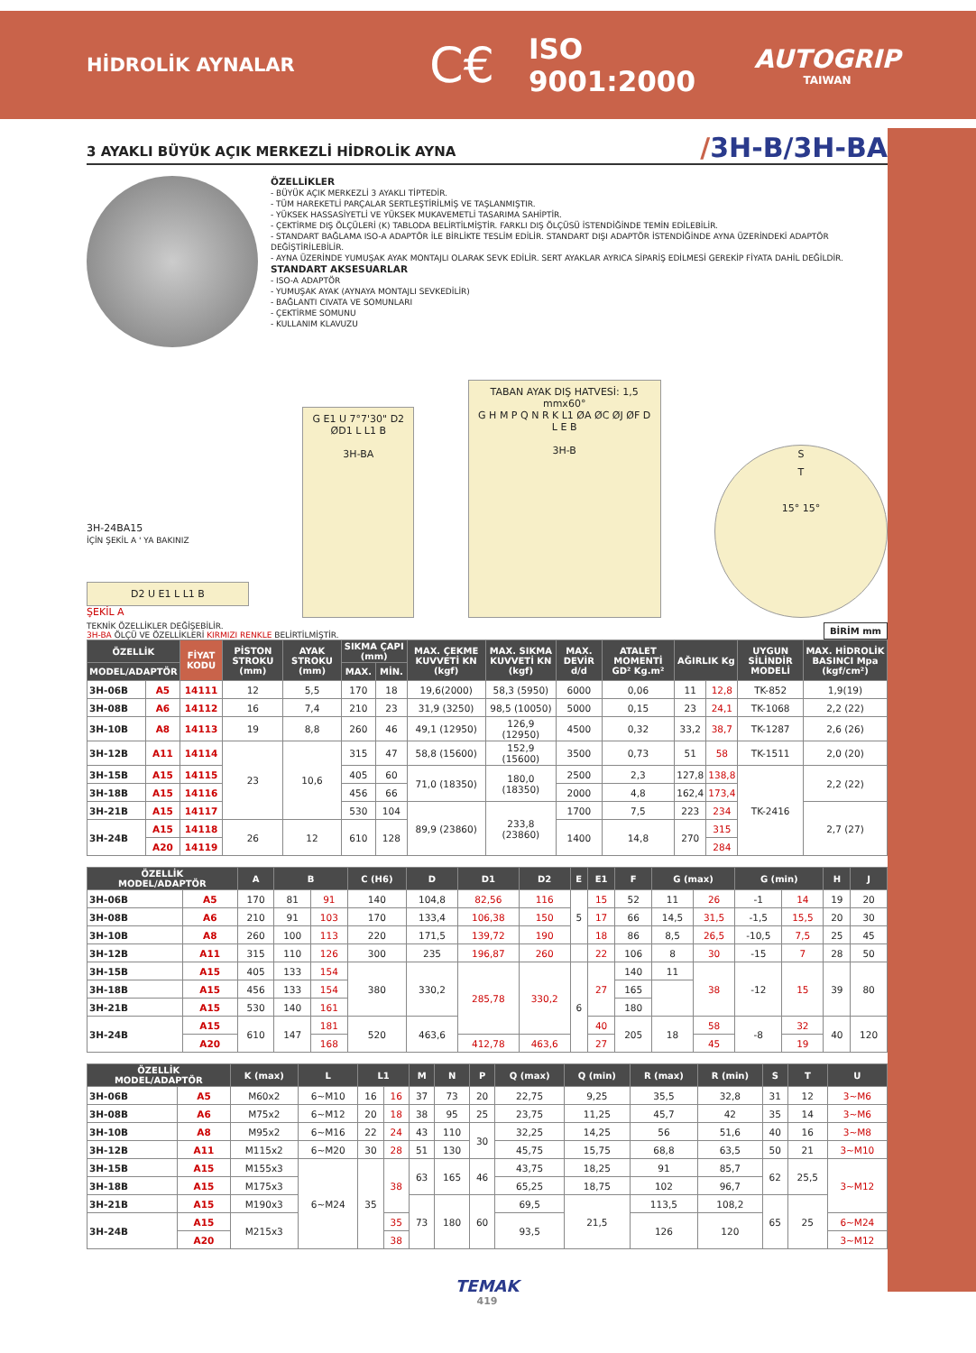HİDROLİK AYNALAR
C€
ISO 9001:2000 AUTOGRIP
TAIWAN
3 AYAKLI BÜYÜK AÇIK MERKEZLİ HİDROLİK AYNA
/3H-B/3H-BA
ÖZELLİKLER
- BÜYÜK AÇIK MERKEZLİ 3 AYAKLI TİPTEDİR.
- TÜM HAREKETLİ PARÇALAR SERTLEŞTİRİLMİŞ VE TAŞLANMIŞTIR.
- YÜKSEK HASSASİYETLİ VE YÜKSEK MUKAVEMETLİ TASARIMA SAHİPTİR.
- ÇEKTİRME DIŞ ÖLÇÜLERİ (K) TABLODA BELİRTİLMİŞTİR. FARKLI DIŞ ÖLÇÜSÜ İSTENDİĞİNDE TEMİN EDİLEBİLİR.
- STANDART BAĞLAMA ISO-A ADAPTÖR İLE BİRLİKTE TESLİM EDİLİR. STANDART DIŞI ADAPTÖR İSTENDİĞİNDE AYNA ÜZERİNDEKİ ADAPTÖR DEĞİŞTİRİLEBİLİR.
- AYNA ÜZERİNDE YUMUŞAK AYAK MONTAJLI OLARAK SEVK EDİLİR. SERT AYAKLAR AYRICA SİPARİŞ EDİLMESİ GEREKİP FİYATA DAHİL DEĞİLDİR.
STANDART AKSESUARLAR
- ISO-A ADAPTÖR
- YUMUŞAK AYAK (AYNAYA MONTAJLI SEVKEDİLİR)
- BAĞLANTI CIVATA VE SOMUNLARI
- ÇEKTİRME SOMUNU
- KULLANIM KLAVUZU
3H-24BA15
İÇİN ŞEKİL A ' YA BAKINIZ
D2 U E1 L L1 B
ŞEKİL A
G E1 U 7°7'30" D2 ØD1 L L1 B
3H-BA
TABAN AYAK DIŞ HATVESİ: 1,5 mmx60°
G H M P Q N R K L1 ØA ØC ØJ ØF D L E B
3H-B
S
T
15° 15°
TEKNİK ÖZELLİKLER DEĞİŞEBİLİR.
3H-BA ÖLÇÜ VE ÖZELLİKLERİ KIRMIZI RENKLE BELİRTİLMİŞTİR.
BİRİM mm
| ÖZELLİK | | FİYAT KODU | PİSTON STROKU (mm) | AYAK STROKU (mm) | SIKMA ÇAPI (mm) | | MAX. ÇEKME KUVVETİ KN (kgf) | MAX. SIKMA KUVVETİ KN (kgf) | MAX. DEVİR d/d | ATALET MOMENTİ GD² Kg.m² | AĞIRLIK Kg | | UYGUN SİLİNDİR MODELİ | MAX. HİDROLİK BASINCI Mpa (kgf/cm²) |
| --- | --- | --- | --- | --- | --- | --- | --- | --- | --- | --- | --- | --- | --- | --- |
| MODEL/ADAPTÖR | | | | | MAX. | MİN. | | | | | | | | |
| 3H-06B | A5 | 14111 | 12 | 5,5 | 170 | 18 | 19,6(2000) | 58,3 (5950) | 6000 | 0,06 | 11 | 12,8 | TK-852 | 1,9(19) |
| 3H-08B | A6 | 14112 | 16 | 7,4 | 210 | 23 | 31,9 (3250) | 98,5 (10050) | 5000 | 0,15 | 23 | 24,1 | TK-1068 | 2,2 (22) |
| 3H-10B | A8 | 14113 | 19 | 8,8 | 260 | 46 | 49,1 (12950) | 126,9 (12950) | 4500 | 0,32 | 33,2 | 38,7 | TK-1287 | 2,6 (26) |
| 3H-12B | A11 | 14114 | 23 | 10,6 | 315 | 47 | 58,8 (15600) | 152,9 (15600) | 3500 | 0,73 | 51 | 58 | TK-1511 | 2,0 (20) |
| 3H-15B | A15 | 14115 | | | 405 | 60 | 71,0 (18350) | 180,0 (18350) | 2500 | 2,3 | 127,8 | 138,8 | TK-2416 | 2,2 (22) |
| 3H-18B | A15 | 14116 | | | 456 | 66 | | | 2000 | 4,8 | 162,4 | 173,4 | | |
| 3H-21B | A15 | 14117 | | | 530 | 104 | 89,9 (23860) | 233,8 (23860) | 1700 | 7,5 | 223 | 234 | | 2,7 (27) |
| 3H-24B | A15 | 14118 | 26 | 12 | 610 | 128 | | | 1400 | 14,8 | 270 | 315 | | |
| | A20 | 14119 | | | | | | | | | | 284 | | |
| ÖZELLİK MODEL/ADAPTÖR | | A | B | | C (H6) | D | D1 | D2 | E | E1 | F | G (max) | | G (min) | | H | J |
| --- | --- | --- | --- | --- | --- | --- | --- | --- | --- | --- | --- | --- | --- | --- | --- | --- | --- |
| 3H-06B | A5 | 170 | 81 | 91 | 140 | 104,8 | 82,56 | 116 | 5 | 15 | 52 | 11 | 26 | -1 | 14 | 19 | 20 |
| 3H-08B | A6 | 210 | 91 | 103 | 170 | 133,4 | 106,38 | 150 | | 17 | 66 | 14,5 | 31,5 | -1,5 | 15,5 | 20 | 30 |
| 3H-10B | A8 | 260 | 100 | 113 | 220 | 171,5 | 139,72 | 190 | | 18 | 86 | 8,5 | 26,5 | -10,5 | 7,5 | 25 | 45 |
| 3H-12B | A11 | 315 | 110 | 126 | 300 | 235 | 196,87 | 260 | | 22 | 106 | 8 | 30 | -15 | 7 | 28 | 50 |
| 3H-15B | A15 | 405 | 133 | 154 | 380 | 330,2 | 285,78 | 330,2 | 6 | 27 | 140 | 11 | 38 | -12 | 15 | 39 | 80 |
| 3H-18B | A15 | 456 | 133 | 154 | | | | | | | 165 | | | | | | |
| 3H-21B | A15 | 530 | 140 | 161 | | | | | | | 180 | | | | | | |
| 3H-24B | A15 | 610 | 147 | 181 | 520 | 463,6 | | | | 40 | 205 | 18 | 58 | -8 | 32 | 40 | 120 |
| | A20 | | | 168 | | | 412,78 | 463,6 | | 27 | | | 45 | | 19 | | |
| ÖZELLİK MODEL/ADAPTÖR | | K (max) | L | L1 | | M | N | P | Q (max) | Q (min) | R (max) | R (min) | S | T | U |
| --- | --- | --- | --- | --- | --- | --- | --- | --- | --- | --- | --- | --- | --- | --- | --- |
| 3H-06B | A5 | M60x2 | 6~M10 | 16 | 16 | 37 | 73 | 20 | 22,75 | 9,25 | 35,5 | 32,8 | 31 | 12 | 3~M6 |
| 3H-08B | A6 | M75x2 | 6~M12 | 20 | 18 | 38 | 95 | 25 | 23,75 | 11,25 | 45,7 | 42 | 35 | 14 | 3~M6 |
| 3H-10B | A8 | M95x2 | 6~M16 | 22 | 24 | 43 | 110 | 30 | 32,25 | 14,25 | 56 | 51,6 | 40 | 16 | 3~M8 |
| 3H-12B | A11 | M115x2 | 6~M20 | 30 | 28 | 51 | 130 | | 45,75 | 15,75 | 68,8 | 63,5 | 50 | 21 | 3~M10 |
| 3H-15B | A15 | M155x3 | 6~M24 | 35 | 38 | 63 | 165 | 46 | 43,75 | 18,25 | 91 | 85,7 | 62 | 25,5 | 3~M12 |
| 3H-18B | A15 | M175x3 | | | | | | | 65,25 | 18,75 | 102 | 96,7 | | | |
| 3H-21B | A15 | M190x3 | | | | 73 | 180 | 60 | 69,5 | 21,5 | 113,5 | 108,2 | 65 | 25 | |
| 3H-24B | A15 | M215x3 | | | 35 | | | | 93,5 | | 126 | 120 | | | 6~M24 |
| | A20 | | | | 38 | | | | | | | | | | 3~M12 |
TEMAK
419